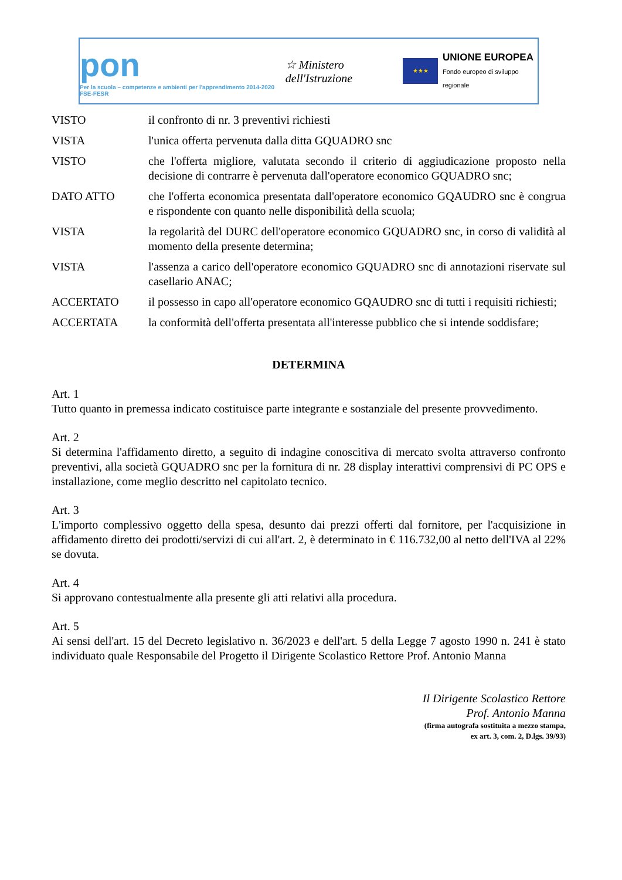pon
Per la scuola – competenze e ambienti per l'apprendimento 2014-2020 FSE-FESR
☆ Ministero dell'Istruzione
★★★
UNIONE EUROPEA
Fondo europeo di sviluppo regionale
| VISTO | il confronto di nr. 3 preventivi richiesti |
| VISTA | l'unica offerta pervenuta dalla ditta GQUADRO snc |
| VISTO | che l'offerta migliore, valutata secondo il criterio di aggiudicazione proposto nella decisione di contrarre è pervenuta dall'operatore economico GQUADRO snc; |
| DATO ATTO | che l'offerta economica presentata dall'operatore economico GQAUDRO snc è congrua e rispondente con quanto nelle disponibilità della scuola; |
| VISTA | la regolarità del DURC dell'operatore economico GQUADRO snc, in corso di validità al momento della presente determina; |
| VISTA | l'assenza a carico dell'operatore economico GQUADRO snc di annotazioni riservate sul casellario ANAC; |
| ACCERTATO | il possesso in capo all'operatore economico GQAUDRO snc di tutti i requisiti richiesti; |
| ACCERTATA | la conformità dell'offerta presentata all'interesse pubblico che si intende soddisfare; |
DETERMINA
Art. 1
Tutto quanto in premessa indicato costituisce parte integrante e sostanziale del presente provvedimento.
Art. 2
Si determina l'affidamento diretto, a seguito di indagine conoscitiva di mercato svolta attraverso confronto preventivi, alla società GQUADRO snc per la fornitura di nr. 28 display interattivi comprensivi di PC OPS e installazione, come meglio descritto nel capitolato tecnico.
Art. 3
L'importo complessivo oggetto della spesa, desunto dai prezzi offerti dal fornitore, per l'acquisizione in affidamento diretto dei prodotti/servizi di cui all'art. 2, è determinato in € 116.732,00 al netto dell'IVA al 22% se dovuta.
Art. 4
Si approvano contestualmente alla presente gli atti relativi alla procedura.
Art. 5
Ai sensi dell'art. 15 del Decreto legislativo n. 36/2023 e dell'art. 5 della Legge 7 agosto 1990 n. 241 è stato individuato quale Responsabile del Progetto il Dirigente Scolastico Rettore Prof. Antonio Manna
Il Dirigente Scolastico Rettore
Prof. Antonio Manna
(firma autografa sostituita a mezzo stampa,
ex art. 3, com. 2, D.lgs. 39/93)